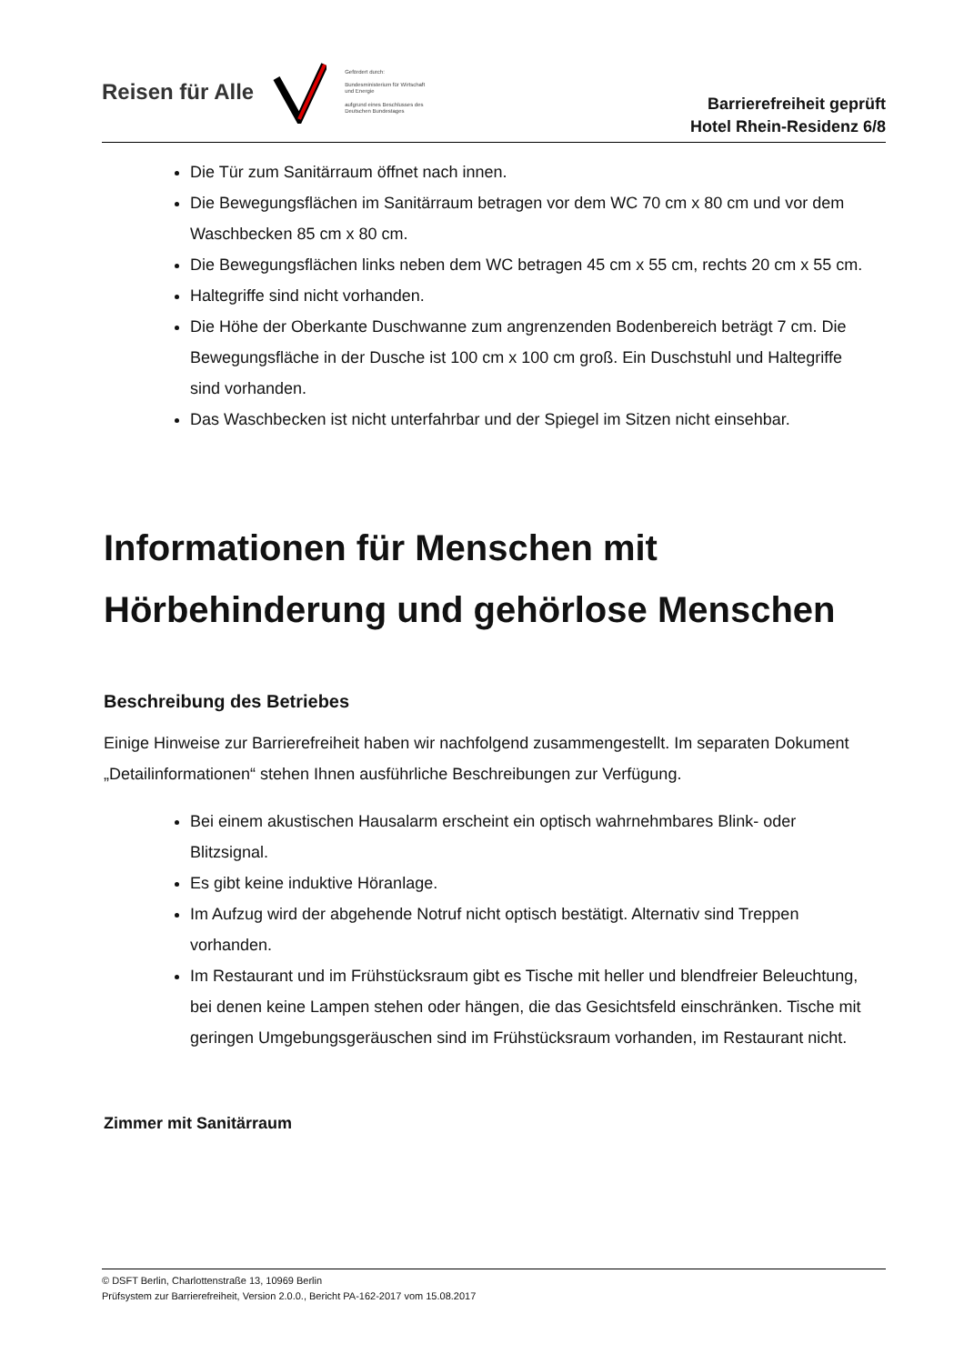Reisen für Alle
Gefördert durch:
Bundesministerium für Wirtschaft und Energie
aufgrund eines Beschlusses des Deutschen Bundestages
Barrierefreiheit geprüft
Hotel Rhein-Residenz 6/8
Die Tür zum Sanitärraum öffnet nach innen.
Die Bewegungsflächen im Sanitärraum betragen vor dem WC 70 cm x 80 cm und vor dem Waschbecken 85 cm x 80 cm.
Die Bewegungsflächen links neben dem WC betragen 45 cm x 55 cm, rechts 20 cm x 55 cm.
Haltegriffe sind nicht vorhanden.
Die Höhe der Oberkante Duschwanne zum angrenzenden Bodenbereich beträgt 7 cm. Die Bewegungsfläche in der Dusche ist 100 cm x 100 cm groß. Ein Duschstuhl und Haltegriffe sind vorhanden.
Das Waschbecken ist nicht unterfahrbar und der Spiegel im Sitzen nicht einsehbar.
Informationen für Menschen mit Hörbehinderung und gehörlose Menschen
Beschreibung des Betriebes
Einige Hinweise zur Barrierefreiheit haben wir nachfolgend zusammengestellt. Im separaten Dokument „Detailinformationen“ stehen Ihnen ausführliche Beschreibungen zur Verfügung.
Bei einem akustischen Hausalarm erscheint ein optisch wahrnehmbares Blink- oder Blitzsignal.
Es gibt keine induktive Höranlage.
Im Aufzug wird der abgehende Notruf nicht optisch bestätigt. Alternativ sind Treppen vorhanden.
Im Restaurant und im Frühstücksraum gibt es Tische mit heller und blendfreier Beleuchtung, bei denen keine Lampen stehen oder hängen, die das Gesichtsfeld einschränken. Tische mit geringen Umgebungsgeräuschen sind im Frühstücksraum vorhanden, im Restaurant nicht.
Zimmer mit Sanitärraum
© DSFT Berlin, Charlottenstraße 13, 10969 Berlin
Prüfsystem zur Barrierefreiheit, Version 2.0.0., Bericht PA-162-2017 vom 15.08.2017